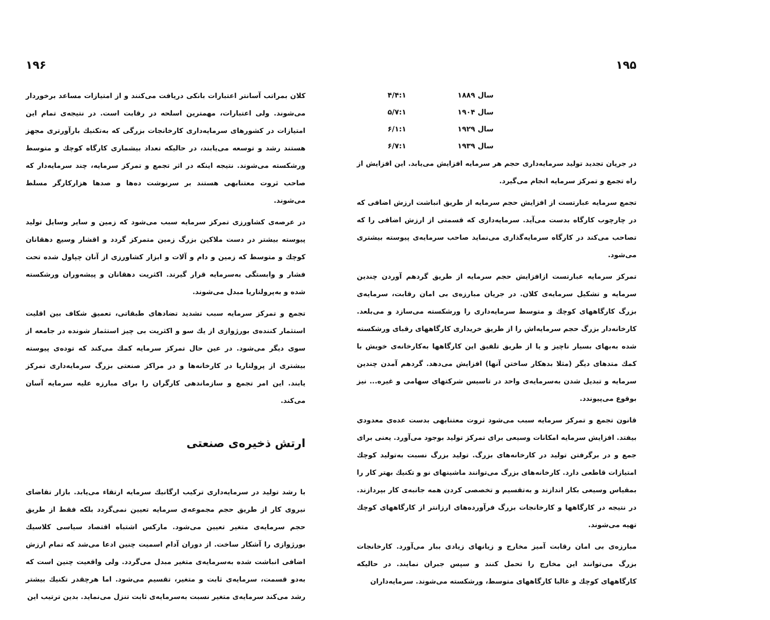۱۹۵
| سال ۱۸۸۹ | ۴/۴:۱ |
| سال ۱۹۰۴ | ۵/۷:۱ |
| سال ۱۹۲۹ | ۶/۱:۱ |
| سال ۱۹۳۹ | ۶/۷:۱ |
در جریان تجدید تولید سرمایه‌داری حجم هر سرمایه افزایش می‌یابد. این افزایش از راه تجمع و تمرکز سرمایه انجام می‌گیرد.
تجمع سرمایه عبارتست از افزایش حجم سرمایه از طریق انباشت ارزش اضافی که در چارچوب کارگاه بدست می‌آید. سرمایه‌داری که قسمتی از ارزش اضافی را که تصاحب می‌کند در کارگاه سرمایه‌گذاری می‌نماید صاحب سرمایه‌ی پیوسته بیشتری می‌شود.
تمرکز سرمایه عبارتست ازافزایش حجم سرمایه از طریق گردهم آوردن چندین سرمایه و تشکیل سرمایه‌ی کلان. در جریان مبارزه‌ی بی امان رقابت، سرمایه‌ی بزرگ کارگاههای کوچك و متوسط سرمایه‌داری را ورشکسته می‌سازد و می‌بلعد. کارخانه‌دار بزرگ حجم سرمایه‌اش را از طریق خریداری کارگاههای رقبای ورشکسته شده به‌بهای بسیار ناچیز و یا از طریق تلفیق این کارگاهها به‌کارخانه‌ی خویش با کمك متدهای دیگر (مثلا بدهکار ساختن آنها) افزایش می‌دهد. گردهم آمدن چندین سرمایه و تبدیل شدن به‌سرمایه‌ی واحد در تاسیس شرکتهای سهامی و غیره... نیز بوقوع می‌پیوندد.
قانون تجمع و تمرکز سرمایه سبب می‌شود ثروت معتنابهی بدست عده‌ی معدودی بیفتد. افزایش سرمایه امکانات وسیعی برای تمرکز تولید بوجود می‌آورد. یعنی برای جمع و در برگرفتن تولید در کارخانه‌های بزرگ. تولید بزرگ نسبت به‌تولید کوچك امتیازات قاطعی دارد. کارخانه‌های بزرگ می‌توانند ماشینهای نو و تکنیك بهتر کار را بمقیاس وسیعی بکار اندازند و به‌تقسیم و تخصصی کردن همه جانبه‌ی کار بپردازند. در نتیجه در کارگاهها و کارخانجات بزرگ فرآورده‌های ارزانتر از کارگاههای کوچك تهیه می‌شوند.
مبارزه‌ی بی امان رقابت آمیز مخارج و زیانهای زیادی ببار می‌آورد. کارخانجات بزرگ می‌توانند این مخارج را تحمل کنند و سپس جبران نمایند. در حالیکه کارگاههای کوچك و غالبا کارگاههای متوسط، ورشکسته می‌شوند. سرمایه‌داران
۱۹۶
کلان بمراتب آسانتر اعتبارات بانکی دریافت می‌کنند و از امتیازات مساعد برخوردار می‌شوند. ولی اعتبارات، مهمترین اسلحه در رقابت است. در نتیجه‌ی تمام این امتیازات در کشورهای سرمایه‌داری کارخانجات بزرگی که به‌تکنیك بارآورتری مجهز هستند رشد و توسعه می‌یابند، در حالیکه تعداد بیشماری کارگاه کوچك و متوسط ورشکسته می‌شوند. نتیجه اینکه در اثر تجمع و تمرکز سرمایه، چند سرمایه‌دار که صاحب ثروت معتنابهی هستند بر سرنوشت ده‌ها و صدها هزارکارگر مسلط می‌شوند.
در عرصه‌ی کشاورزی تمرکز سرمایه سبب می‌شود که زمین و سایر وسایل تولید پیوسته بیشتر در دست ملاکین بزرگ زمین متمرکز گردد و اقشار وسیع دهقانان کوچك و متوسط که زمین و دام و آلات و ابزار کشاورزی از آنان چپاول شده تحت فشار و وابستگی به‌سرمایه قرار گیرند. اکثریت دهقانان و پیشه‌وران ورشکسته شده و به‌پرولتاریا مبدل می‌شوند.
تجمع و تمرکز سرمایه سبب تشدید تضادهای طبقاتی، تعمیق شکاف بین اقلیت استثمار کننده‌ی بورژوازی از یك سو و اکثریت بی چیز استثمار شونده در جامعه از سوی دیگر می‌شود. در عین حال تمرکز سرمایه کمك می‌کند که توده‌ی پیوسته بیشتری از پرولتاریا در کارخانه‌ها و در مراکز صنعتی بزرگ سرمایه‌داری تمرکز یابند. این امر تجمع و سازماندهی کارگران را برای مبارزه علیه سرمایه آسان می‌کند.
ارتش ذخیره‌ی صنعتی
با رشد تولید در سرمایه‌داری ترکیب ارگانیك سرمایه ارتقاء می‌یابد. بازار تقاضای نیروی کار از طریق حجم مجموعه‌ی سرمایه تعیین نمی‌گردد بلکه فقط از طریق حجم سرمایه‌ی متغیر تعیین می‌شود. مارکس اشتباه اقتصاد سیاسی کلاسیك بورژوازی را آشکار ساخت. از دوران آدام اسمیت چنین ادعا می‌شد که تمام ارزش اضافی انباشت شده به‌سرمایه‌ی متغیر مبدل می‌گردد. ولی واقعیت چنین است که به‌دو قسمت، سرمایه‌ی ثابت و متغیر، تقسیم می‌شود. اما هرچقدر تکنیك بیشتر رشد می‌کند سرمایه‌ی متغیر نسبت به‌سرمایه‌ی ثابت تنزل می‌نماید. بدین ترتیب این